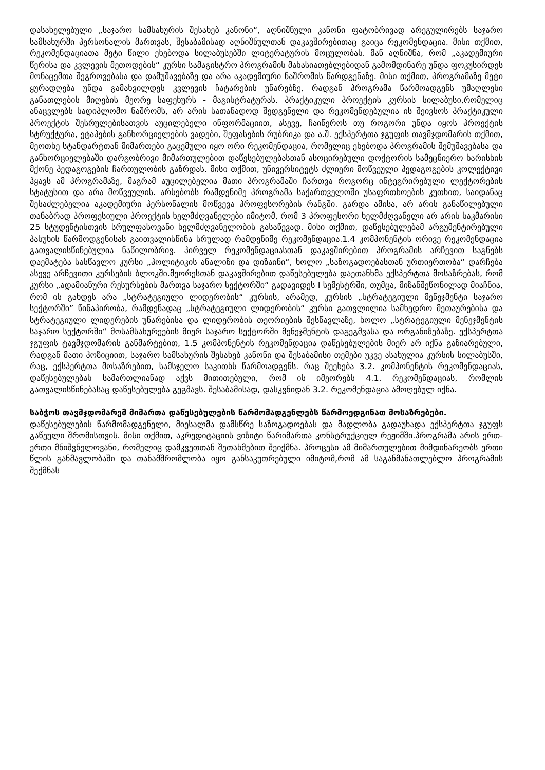დასახელებული „საჯარო სამსახურის შესახებ კანონი“, აღნიშნული კანონი ფატობრივად არეგულირებს საჯარო სამსახურში პერსონალის მართვას, შესაბამისად აღნიშნულთან დაკავშირებითაც გაიცა რეკომენდაცია. მისი თქმით, რეკომენდაციათა მეტი წილი ეხებოდა სილაბუსებში ლიტერატურის მოცულობას. მან აღნიშნა, რომ „აკადემიური წერისა და კვლევის მეთოდების“ კურსი სამაგისტრო პროგრამის მახასიათებლებიდან გამომდინარე უნდა ფოკუსირდეს მონაცემთა შეგროვებასა და დამუშავებაზე და არა აკადემიური ნაშრომის წარდგენაზე. მისი თქმით, პროგრამაზე მეტი ყურადღება უნდა გამახვილდეს კვლევის ჩატარების უნარებზე, რადგან პროგრამა წარმოადგენს უმაღლესი განათლების მიღების მეორე საფეხურს - მაგისტრატურას. პრაქტიკული პროექტის კურსის სილაბუსი,რომელიც ანაცვლებს სადიპლომო ნაშრომს, არ არის სათანადოდ შედგენელი და რეკომენდებულია ის შეივსოს პრაქტიკული პროექტის შესრულებისათვის აუცილებელი ინფორმაციით, ასევე, ჩაიწეროს თუ როგორი უნდა იყოს პროექტის სტრუქტურა, ეტაპების განხორციელების ვადები, შეფასების რუბრიკა და ა.შ. ექსპერტთა ჯგუფის თავმჯდომარის თქმით, მეოთხე სტანდარტთან მიმართები გაცემული იყო ორი რეკომენდაცია, რომელიც ეხებოდა პროგრამის შემუშავებასა და განხორციელებაში დარგობრივი მიმართულებით დაწესებულებასთან ასოცირებული დოქტორის სამეცნიერო ხარისხის მქონე პედაგოგების ჩართულობის გაზრდას. მისი თქმით, უნივერსიტეტს ძლიერი მოწვეული პედაგოგების კოლექტივი ჰყავს ამ პროგრამაზე, მაგრამ აუცილებელია მათი პროგრამაში ჩართვა როგორც ინტეგრირებული ლექტორების სტატუსით და არა მოწვეულის. არსებობს რამდენიმე პროგრამა საქართველოში უსაფრთხოების კუთხით, საიდანაც შესაძლებელია აკადემიური პერსონალის მოწვევა პროფესორების რანგში. გარდა ამისა, არ არის განაწილებული თანაბრად პროფესიული პროექტის ხელმძღვანელები იმიტომ, რომ 3 პროფესორი ხელმძღვანელი არ არის საკმარისი 25 სტუდენტისთვის სრულფასოვანი ხელმძღვანელობის გასაწევად. მისი თქმით, დაწესებულებამ არგუმენტირებული პასუხის წარმოდგენისას გაითვალისწინა სრულად რამდენიმე რეკომენდაცია.1.4 კომპონენტის ორივე რეკომენდაცია გათვალისწინებულია ნაწილობრივ. პირველ რეკომენდაციასთან დაკავშირებით პროგრამის არჩევით საგნებს დაემატება სასწავლო კურსი „პოლიტიკის ანალიზი და დიზაინი“, ხოლო „საზოგადოებასთან ურთიერთობა“ დარჩება ასევე არჩევითი კურსების ბლოკში.მეორესთან დაკავშირებით დაწესებულება დაეთანხმა ექსპერტთა მოსაზრებას, რომ კურსი „ადამიანური რესურსების მართვა საჯარო სექტორში“ გადავიდეს I სემესტრში, თუმცა, მიზანშეწონილად მიაჩნია, რომ ის გახდეს არა „სტრატეგიული ლიდერობის“ კურსის, არამედ, კურსის „სტრატეგიული მენეჯმენტი საჯარო სექტორში” წინაპირობა, რამდენადაც „სტრატეგიული ლიდერობის“ კურსი გათვლილია სამხედრო მეთაურებისა და სტრატეგიული ლიდერების უნარებისა და ლიდერობის თეორიების შესწავლაზე, ხოლო „სტრატეგიული მენეჯმენტის საჯარო სექტორში“ მოსამსახურეების მიერ საჯარო სექტორში მენეჯმენტის დაგეგმვასა და ორგანიზებაზე. ექსპერტთა ჯგუფის ტავმჯდომარის განმარტებით, 1.5 კომპონენტის რეკომენდაცია დაწესებულების მიერ არ იქნა გაზიარებული, რადგან მათი პოზიციით, საჯარო სამსახურის შესახებ კანონი და შესაბამისი თემები უკვე ასახულია კურსის სილაბუსში, რაც, ექსპერტთა მოსაზრებით, სამსჯელო საკითხს წარმოადგენს. რაც შეეხება 3.2. კომპონენტის რეკომენდაციას, დაწესებულებას სამართლიანად აქვს მითითებული, რომ ის იმეორებს 4.1. რეკომენდაციას, რომლის გათვალისწინებასაც დაწესებულება გეგმავს. შესაბამისად, დასკვნიდან 3.2. რეკომენდაცია ამოღებულ იქნა.
საბჭოს თავმჯდომარემ მიმართა დაწესებულების წარმომადგენლებს წარმოედგინათ მოსაზრებები.
დაწესებულების წარმომადგენელი, მიესალმა დამსწრე საზოგადოებას და მადლობა გადაუხადა ექსპერტთა ჯგუფს გაწეული შრომისთვის. მისი თქმით, აკრედიტაციის ვიზიტი წარიმართა კონსტრუქციულ რეჟიმში.პროგრამა არის ერთ-ერთი მნიშვნელოვანი, რომელიც დამკვეთთან შეთახმებით შეიქმნა. პროცესი ამ მიმართულებით მიმდინარეობს ერთი წლის განმავლობაში და თანამშრომლობა იყო განსაკუთრებული იმიტომ,რომ ამ საგანმანათლებლო პროგრამის შექმნას